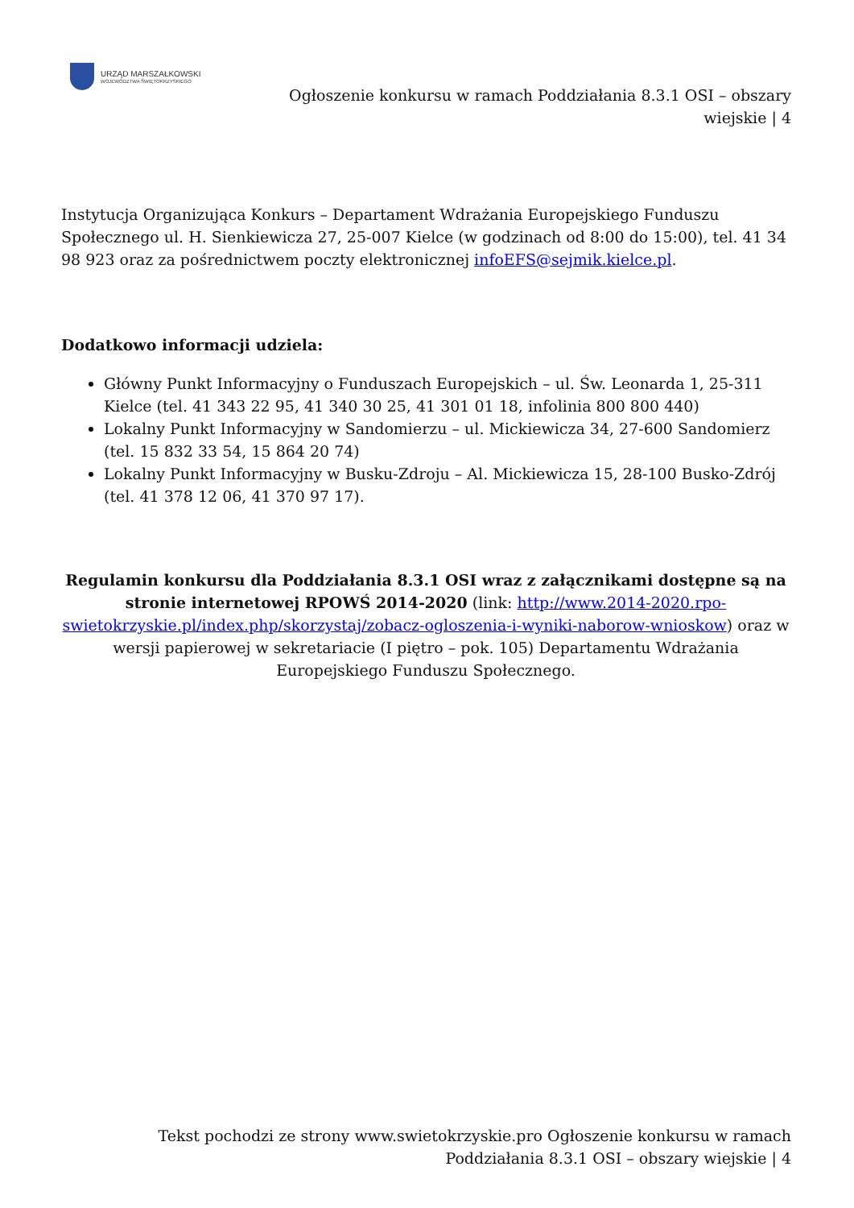URZĄD MARSZAŁKOWSKI
WOJEWÓDZTWA ŚWIĘTOKRZYSKIEGO
Ogłoszenie konkursu w ramach Poddziałania 8.3.1 OSI – obszary wiejskie | 4
Instytucja Organizująca Konkurs – Departament Wdrażania Europejskiego Funduszu Społecznego ul. H. Sienkiewicza 27, 25-007 Kielce (w godzinach od 8:00 do 15:00), tel. 41 34 98 923 oraz za pośrednictwem poczty elektronicznej infoEFS@sejmik.kielce.pl.
Dodatkowo informacji udziela:
Główny Punkt Informacyjny o Funduszach Europejskich – ul. Św. Leonarda 1, 25-311 Kielce (tel. 41 343 22 95, 41 340 30 25, 41 301 01 18, infolinia 800 800 440)
Lokalny Punkt Informacyjny w Sandomierzu – ul. Mickiewicza 34, 27-600 Sandomierz (tel. 15 832 33 54, 15 864 20 74)
Lokalny Punkt Informacyjny w Busku-Zdroju – Al. Mickiewicza 15, 28-100 Busko-Zdrój (tel. 41 378 12 06, 41 370 97 17).
Regulamin konkursu dla Poddziałania 8.3.1 OSI wraz z załącznikami dostępne są na stronie internetowej RPOWŚ 2014-2020 (link: http://www.2014-2020.rpo-swietokrzyskie.pl/index.php/skorzystaj/zobacz-ogloszenia-i-wyniki-naborow-wnioskow) oraz w wersji papierowej w sekretariacie (I piętro – pok. 105) Departamentu Wdrażania Europejskiego Funduszu Społecznego.
Tekst pochodzi ze strony www.swietokrzyskie.pro Ogłoszenie konkursu w ramach Poddziałania 8.3.1 OSI – obszary wiejskie | 4